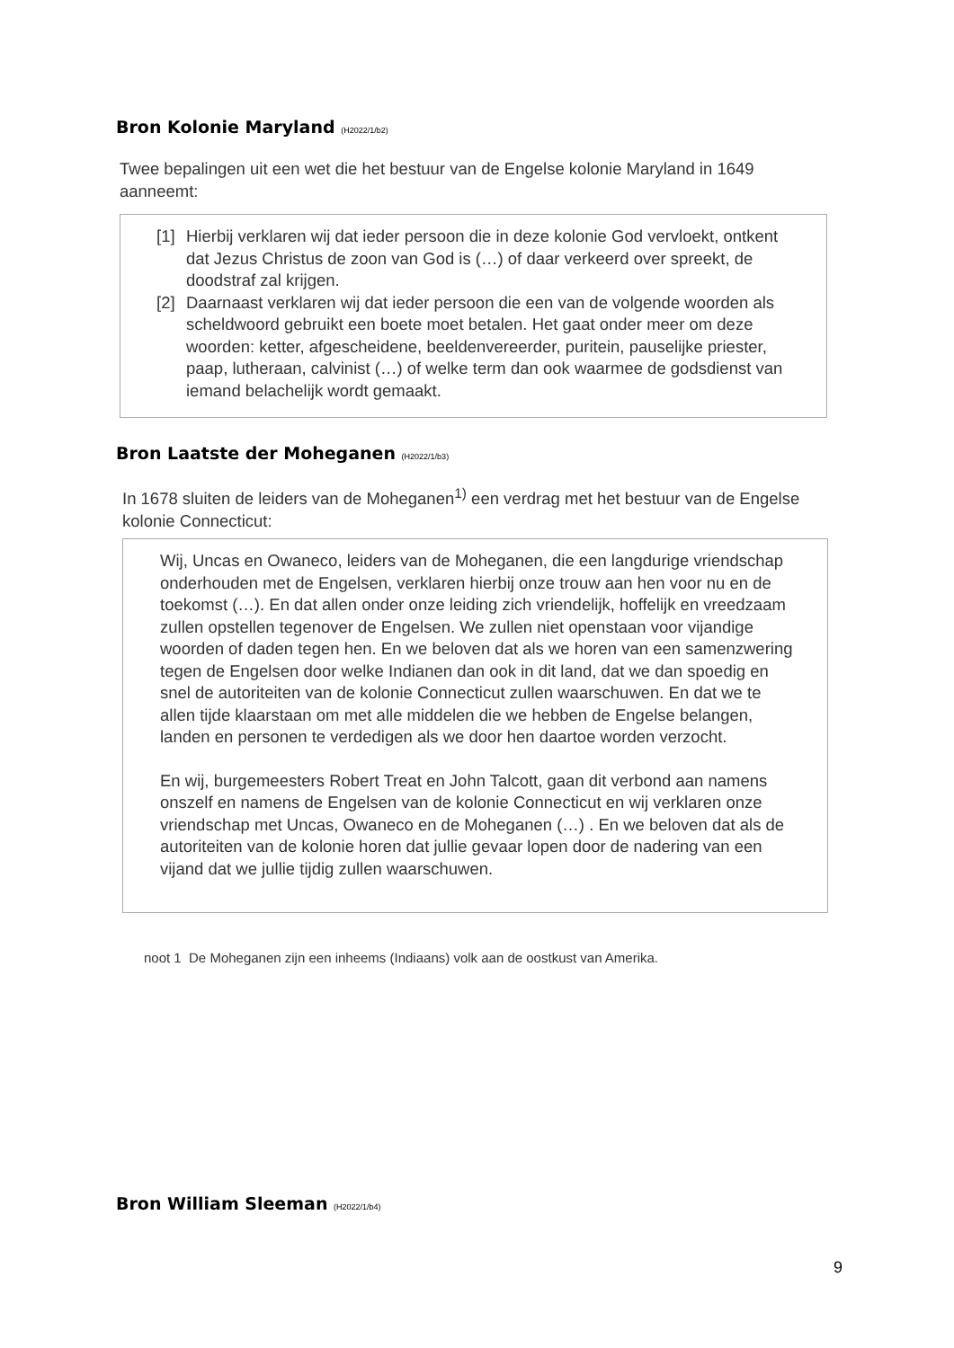Bron Kolonie Maryland (H2022/1/b2)
Twee bepalingen uit een wet die het bestuur van de Engelse kolonie Maryland in 1649 aanneemt:
[1]
Hierbij verklaren wij dat ieder persoon die in deze kolonie God vervloekt, ontkent dat Jezus Christus de zoon van God is (…) of daar verkeerd over spreekt, de doodstraf zal krijgen.
[2]
Daarnaast verklaren wij dat ieder persoon die een van de volgende woorden als scheldwoord gebruikt een boete moet betalen. Het gaat onder meer om deze woorden: ketter, afgescheidene, beeldenvereerder, puritein, pauselijke priester, paap, lutheraan, calvinist (…) of welke term dan ook waarmee de godsdienst van iemand belachelijk wordt gemaakt.
Bron Laatste der Moheganen (H2022/1/b3)
In 1678 sluiten de leiders van de Moheganen<sup>1)</sup> een verdrag met het bestuur van de Engelse kolonie Connecticut:
Wij, Uncas en Owaneco, leiders van de Moheganen, die een langdurige vriendschap onderhouden met de Engelsen, verklaren hierbij onze trouw aan hen voor nu en de toekomst (…). En dat allen onder onze leiding zich vriendelijk, hoffelijk en vreedzaam zullen opstellen tegenover de Engelsen. We zullen niet openstaan voor vijandige woorden of daden tegen hen. En we beloven dat als we horen van een samenzwering tegen de Engelsen door welke Indianen dan ook in dit land, dat we dan spoedig en snel de autoriteiten van de kolonie Connecticut zullen waarschuwen. En dat we te allen tijde klaarstaan om met alle middelen die we hebben de Engelse belangen, landen en personen te verdedigen als we door hen daartoe worden verzocht.
En wij, burgemeesters Robert Treat en John Talcott, gaan dit verbond aan namens onszelf en namens de Engelsen van de kolonie Connecticut en wij verklaren onze vriendschap met Uncas, Owaneco en de Moheganen (…) . En we beloven dat als de autoriteiten van de kolonie horen dat jullie gevaar lopen door de nadering van een vijand dat we jullie tijdig zullen waarschuwen.
noot 1 De Moheganen zijn een inheems (Indiaans) volk aan de oostkust van Amerika.
Bron William Sleeman (H2022/1/b4)
9